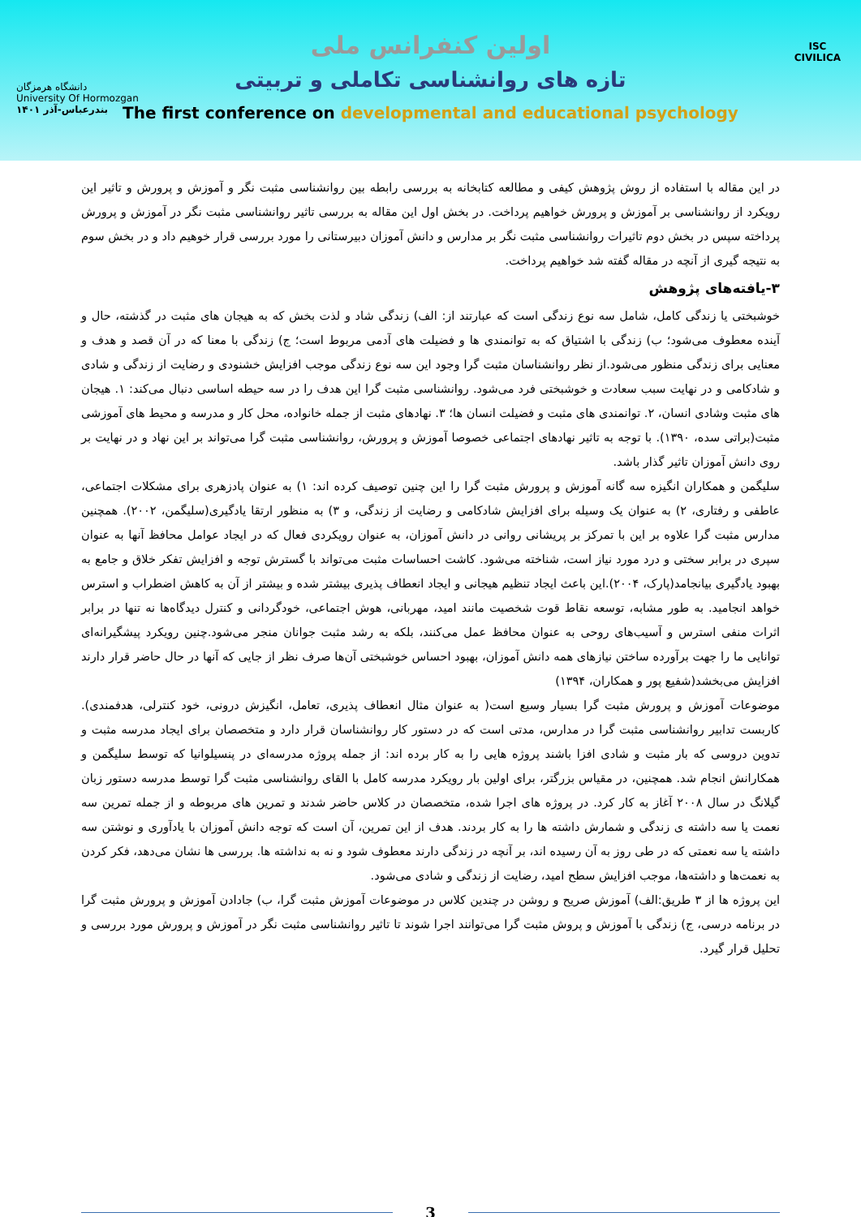دانشگاه هرمزگان
University Of Hormozgan
بندرعباس-آذر ۱۴۰۱
ISC
CIVILICA
اولین کنفرانس ملی
تازه های روانشناسی تکاملی و تربیتی
The first conference on developmental and educational psychology
در این مقاله با استفاده از روش پژوهش کیفی و مطالعه کتابخانه به بررسی رابطه بین روانشناسی مثبت نگر و آموزش و پرورش و تاثیر این رویکرد از روانشناسی بر آموزش و پرورش خواهیم پرداخت. در بخش اول این مقاله به بررسی تاثیر روانشناسی مثبت نگر در آموزش و پرورش پرداخته سپس در بخش دوم تاثیرات روانشناسی مثبت نگر بر مدارس و دانش آموزان دبیرستانی را مورد بررسی قرار خوهیم داد و در بخش سوم به نتیجه گیری از آنچه در مقاله گفته شد خواهیم پرداخت.
۳-یافته‌های پژوهش
خوشبختی یا زندگی کامل، شامل سه نوع زندگی است که عبارتند از: الف) زندگی شاد و لذت بخش که به هیجان های مثبت در گذشته، حال و آینده معطوف می‌شود؛ ب) زندگی با اشتیاق که به توانمندی ها و فضیلت های آدمی مربوط است؛ ج) زندگی با معنا که در آن قصد و هدف و معنایی برای زندگی منظور می‌شود.از نظر روانشناسان مثبت گرا وجود این سه نوع زندگی موجب افزایش خشنودی و رضایت از زندگی و شادی و شادکامی و در نهایت سبب سعادت و خوشبختی فرد می‌شود. روانشناسی مثبت گرا این هدف را در سه حیطه اساسی دنبال می‌کند: ۱. هیجان های مثبت وشادی انسان، ۲. توانمندی های مثبت و فضیلت انسان ها؛ ۳. نهادهای مثبت از جمله خانواده، محل کار و مدرسه و محیط های آموزشی مثبت(براتی سده، ۱۳۹۰). با توجه به تاثیر نهادهای اجتماعی خصوصا آموزش و پرورش، روانشناسی مثبت گرا می‌تواند بر این نهاد و در نهایت بر روی دانش آموزان تاثیر گذار باشد.
سلیگمن و همکاران انگیزه سه گانه آموزش و پرورش مثبت گرا را این چنین توصیف کرده اند: ۱) به عنوان پادزهری برای مشکلات اجتماعی، عاطفی و رفتاری، ۲) به عنوان یک وسیله برای افزایش شادکامی و رضایت از زندگی، و ۳) به منظور ارتقا یادگیری(سلیگمن، ۲۰۰۲). همچنین مدارس مثبت گرا علاوه بر این با تمرکز بر پریشانی روانی در دانش آموزان، به عنوان رویکردی فعال که در ایجاد عوامل محافظ آنها به عنوان سپری در برابر سختی و درد مورد نیاز است، شناخته می‌شود. کاشت احساسات مثبت می‌تواند با گسترش توجه و افزایش تفکر خلاق و جامع به بهبود یادگیری بیانجامد(پارک، ۲۰۰۴).این باعث ایجاد تنظیم هیجانی و ایجاد انعطاف پذیری بیشتر شده و بیشتر از آن به کاهش اضطراب و استرس خواهد انجامید. به طور مشابه، توسعه نقاط قوت شخصیت مانند امید، مهربانی، هوش اجتماعی، خودگردانی و کنترل دیدگاه‌ها نه تنها در برابر اثرات منفی استرس و آسیب‌های روحی به عنوان محافظ عمل می‌کنند، بلکه به رشد مثبت جوانان منجر می‌شود.چنین رویکرد پیشگیرانه‌ای توانایی ما را جهت برآورده ساختن نیازهای همه دانش آموزان، بهبود احساس خوشبختی آن‌ها صرف نظر از جایی که آنها در حال حاضر قرار دارند افزایش می‌بخشد(شفیع پور و همکاران، ۱۳۹۴)
موضوعات آموزش و پرورش مثبت گرا بسیار وسیع است( به عنوان مثال انعطاف پذیری، تعامل، انگیزش درونی، خود کنترلی، هدفمندی). کاربست تدابیر روانشناسی مثبت گرا در مدارس، مدتی است که در دستور کار روانشناسان قرار دارد و متخصصان برای ایجاد مدرسه مثبت و تدوین دروسی که بار مثبت و شادی افزا باشند پروژه هایی را به کار برده اند: از جمله پروژه مدرسه‌ای در پنسیلوانیا که توسط سلیگمن و همکارانش انجام شد. همچنین، در مقیاس بزرگتر، برای اولین بار رویکرد مدرسه کامل با القای روانشناسی مثبت گرا توسط مدرسه دستور زبان گیلانگ در سال ۲۰۰۸ آغاز به کار کرد. در پروژه های اجرا شده، متخصصان در کلاس حاضر شدند و تمرین های مربوطه و از جمله تمرین سه نعمت یا سه داشته ی زندگی و شمارش داشته ها را به کار بردند. هدف از این تمرین، آن است که توجه دانش آموزان با یادآوری و نوشتن سه داشته یا سه نعمتی که در طی روز به آن رسیده اند، بر آنچه در زندگی دارند معطوف شود و نه به نداشته ها. بررسی ها نشان می‌دهد، فکر کردن به نعمت‌ها و داشته‌ها، موجب افزایش سطح امید، رضایت از زندگی و شادی می‌شود.
این پروژه ها از ۳ طریق:الف) آموزش صریح و روشن در چندین کلاس در موضوعات آموزش مثبت گرا، ب) جادادن آموزش و پرورش مثبت گرا در برنامه درسی، ج) زندگی با آموزش و پروش مثبت گرا می‌توانند اجرا شوند تا تاثیر روانشناسی مثبت نگر در آموزش و پرورش مورد بررسی و تحلیل قرار گیرد.
3